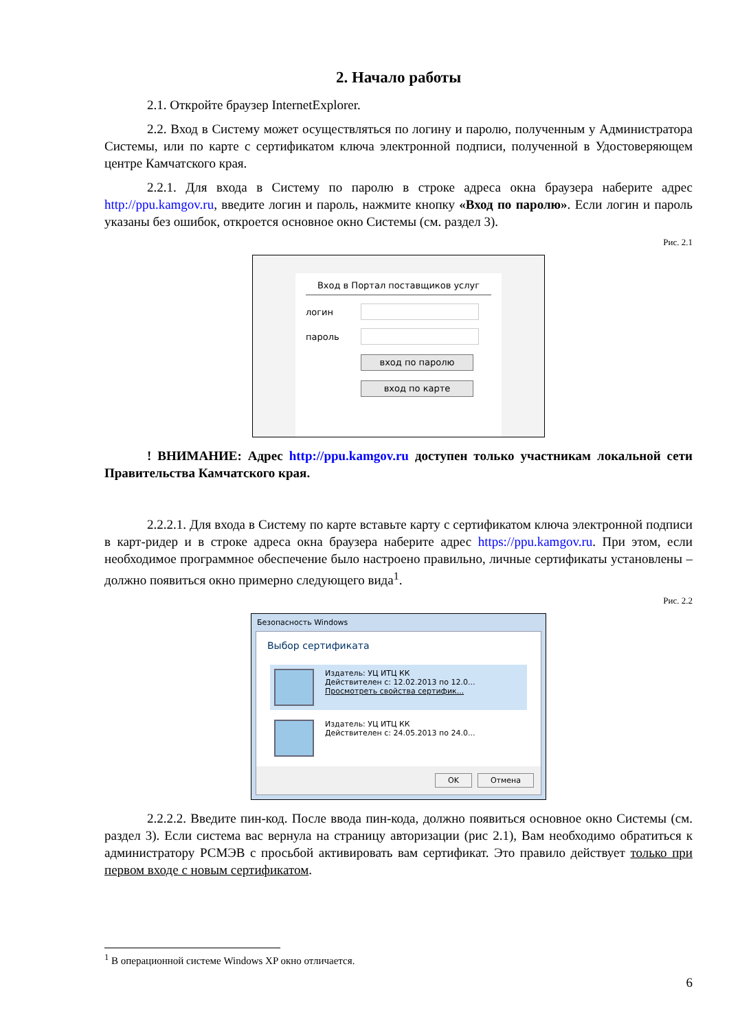2. Начало работы
2.1. Откройте браузер InternetExplorer.
2.2. Вход в Систему может осуществляться по логину и паролю, полученным у Администратора Системы, или по карте с сертификатом ключа электронной подписи, полученной в Удостоверяющем центре Камчатского края.
2.2.1. Для входа в Систему по паролю в строке адреса окна браузера наберите адрес http://ppu.kamgov.ru, введите логин и пароль, нажмите кнопку «Вход по паролю». Если логин и пароль указаны без ошибок, откроется основное окно Системы (см. раздел 3).
Рис. 2.1
Вход в Портал поставщиков услуг
логин
пароль
вход по паролю
вход по карте
! ВНИМАНИЕ: Адрес http://ppu.kamgov.ru доступен только участникам локальной сети Правительства Камчатского края.
2.2.2.1. Для входа в Систему по карте вставьте карту с сертификатом ключа электронной подписи в карт-ридер и в строке адреса окна браузера наберите адрес https://ppu.kamgov.ru. При этом, если необходимое программное обеспечение было настроено правильно, личные сертификаты установлены – должно появиться окно примерно следующего вида<sup>1</sup>.
Рис. 2.2
Безопасность Windows
Выбор сертификата
Издатель: УЦ ИТЦ КК
Действителен с: 12.02.2013 по 12.0...
Просмотреть свойства сертифик...
Издатель: УЦ ИТЦ КК
Действителен с: 24.05.2013 по 24.0...
OK Отмена
2.2.2.2. Введите пин-код. После ввода пин-кода, должно появиться основное окно Системы (см. раздел 3). Если система вас вернула на страницу авторизации (рис 2.1), Вам необходимо обратиться к администратору РСМЭВ с просьбой активировать вам сертификат. Это правило действует только при первом входе с новым сертификатом.
<sup>1</sup> В операционной системе Windows XP окно отличается.
6